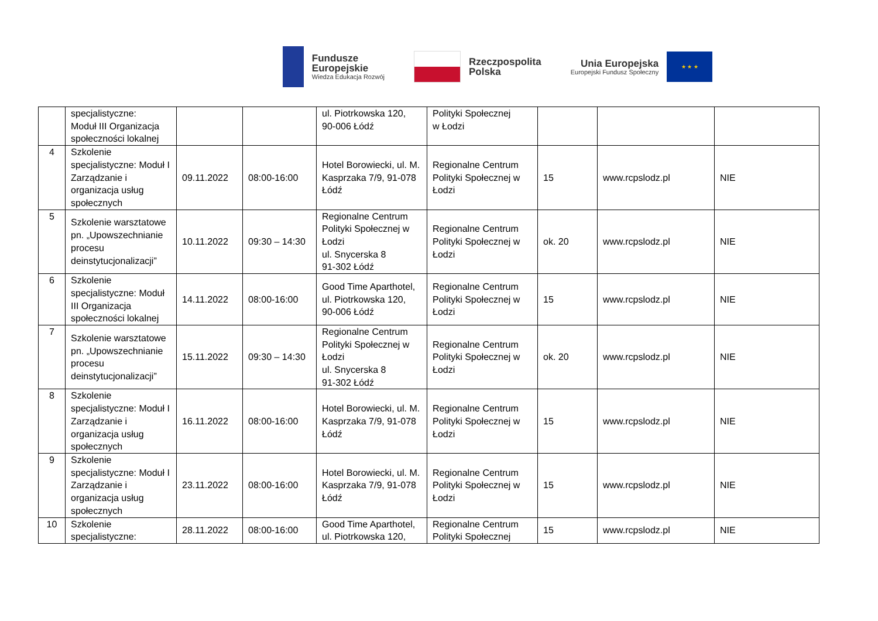Fundusze
Europejskie
Wiedza Edukacja Rozwój
Rzeczpospolita
Polska
Unia Europejska
Europejski Fundusz Społeczny
★ ★ ★
| | specjalistyczne: Moduł III Organizacja społeczności lokalnej | | | ul. Piotrkowska 120, 90-006 Łódź | Polityki Społecznej w Łodzi | | | |
| 4 | Szkolenie specjalistyczne: Moduł I Zarządzanie i organizacja usług społecznych | 09.11.2022 | 08:00-16:00 | Hotel Borowiecki, ul. M. Kasprzaka 7/9, 91-078 Łódź | Regionalne Centrum Polityki Społecznej w Łodzi | 15 | www.rcpslodz.pl | NIE |
| 5 | Szkolenie warsztatowe pn. „Upowszechnianie procesu deinstytucjonalizacji” | 10.11.2022 | 09:30 – 14:30 | Regionalne Centrum Polityki Społecznej w Łodzi ul. Snycerska 8 91-302 Łódź | Regionalne Centrum Polityki Społecznej w Łodzi | ok. 20 | www.rcpslodz.pl | NIE |
| 6 | Szkolenie specjalistyczne: Moduł III Organizacja społeczności lokalnej | 14.11.2022 | 08:00-16:00 | Good Time Aparthotel, ul. Piotrkowska 120, 90-006 Łódź | Regionalne Centrum Polityki Społecznej w Łodzi | 15 | www.rcpslodz.pl | NIE |
| 7 | Szkolenie warsztatowe pn. „Upowszechnianie procesu deinstytucjonalizacji” | 15.11.2022 | 09:30 – 14:30 | Regionalne Centrum Polityki Społecznej w Łodzi ul. Snycerska 8 91-302 Łódź | Regionalne Centrum Polityki Społecznej w Łodzi | ok. 20 | www.rcpslodz.pl | NIE |
| 8 | Szkolenie specjalistyczne: Moduł I Zarządzanie i organizacja usług społecznych | 16.11.2022 | 08:00-16:00 | Hotel Borowiecki, ul. M. Kasprzaka 7/9, 91-078 Łódź | Regionalne Centrum Polityki Społecznej w Łodzi | 15 | www.rcpslodz.pl | NIE |
| 9 | Szkolenie specjalistyczne: Moduł I Zarządzanie i organizacja usług społecznych | 23.11.2022 | 08:00-16:00 | Hotel Borowiecki, ul. M. Kasprzaka 7/9, 91-078 Łódź | Regionalne Centrum Polityki Społecznej w Łodzi | 15 | www.rcpslodz.pl | NIE |
| 10 | Szkolenie specjalistyczne: | 28.11.2022 | 08:00-16:00 | Good Time Aparthotel, ul. Piotrkowska 120, | Regionalne Centrum Polityki Społecznej | 15 | www.rcpslodz.pl | NIE |